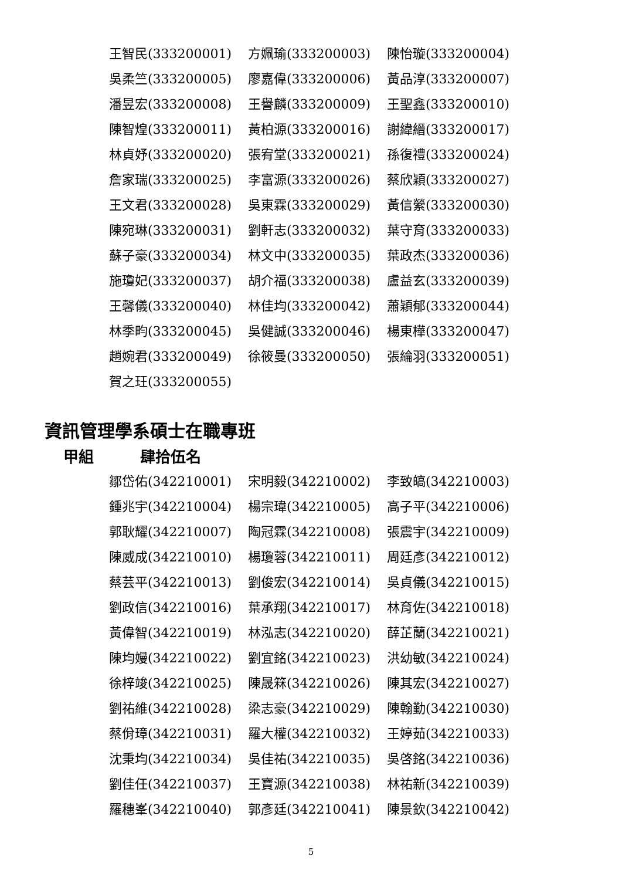王智民(333200001)
方姵瑜(333200003)
陳怡璇(333200004)
吳柔竺(333200005)
廖嘉偉(333200006)
黃品淳(333200007)
潘昱宏(333200008)
王譽麟(333200009)
王聖鑫(333200010)
陳智煌(333200011)
黃柏源(333200016)
謝緯縉(333200017)
林貞妤(333200020)
張宥堂(333200021)
孫復禮(333200024)
詹家瑞(333200025)
李富源(333200026)
蔡欣穎(333200027)
王文君(333200028)
吳東霖(333200029)
黃信縈(333200030)
陳宛琳(333200031)
劉軒志(333200032)
葉守育(333200033)
蘇子豪(333200034)
林文中(333200035)
葉政杰(333200036)
施瓊妃(333200037)
胡介福(333200038)
盧益玄(333200039)
王馨儀(333200040)
林佳均(333200042)
蕭穎郁(333200044)
林季畇(333200045)
吳健誠(333200046)
楊東樺(333200047)
趙婉君(333200049)
徐筱曼(333200050)
張綸羽(333200051)
賀之玨(333200055)
資訊管理學系碩士在職專班
甲組 肆拾伍名
鄒岱佑(342210001)
宋明毅(342210002)
李致皜(342210003)
鍾兆宇(342210004)
楊宗瑋(342210005)
高子平(342210006)
郭耿耀(342210007)
陶冠霖(342210008)
張震宇(342210009)
陳威成(342210010)
楊瓊蓉(342210011)
周廷彥(342210012)
蔡芸平(342210013)
劉俊宏(342210014)
吳貞儀(342210015)
劉政信(342210016)
葉承翔(342210017)
林育佐(342210018)
黃偉智(342210019)
林泓志(342210020)
薛芷蘭(342210021)
陳均嫚(342210022)
劉宜銘(342210023)
洪幼敏(342210024)
徐梓竣(342210025)
陳晟箖(342210026)
陳其宏(342210027)
劉祐維(342210028)
梁志豪(342210029)
陳翰勤(342210030)
蔡佾璋(342210031)
羅大權(342210032)
王婷茹(342210033)
沈秉均(342210034)
吳佳祐(342210035)
吳啓銘(342210036)
劉佳任(342210037)
王寶源(342210038)
林祐新(342210039)
羅穗峯(342210040)
郭彥廷(342210041)
陳景欽(342210042)
5